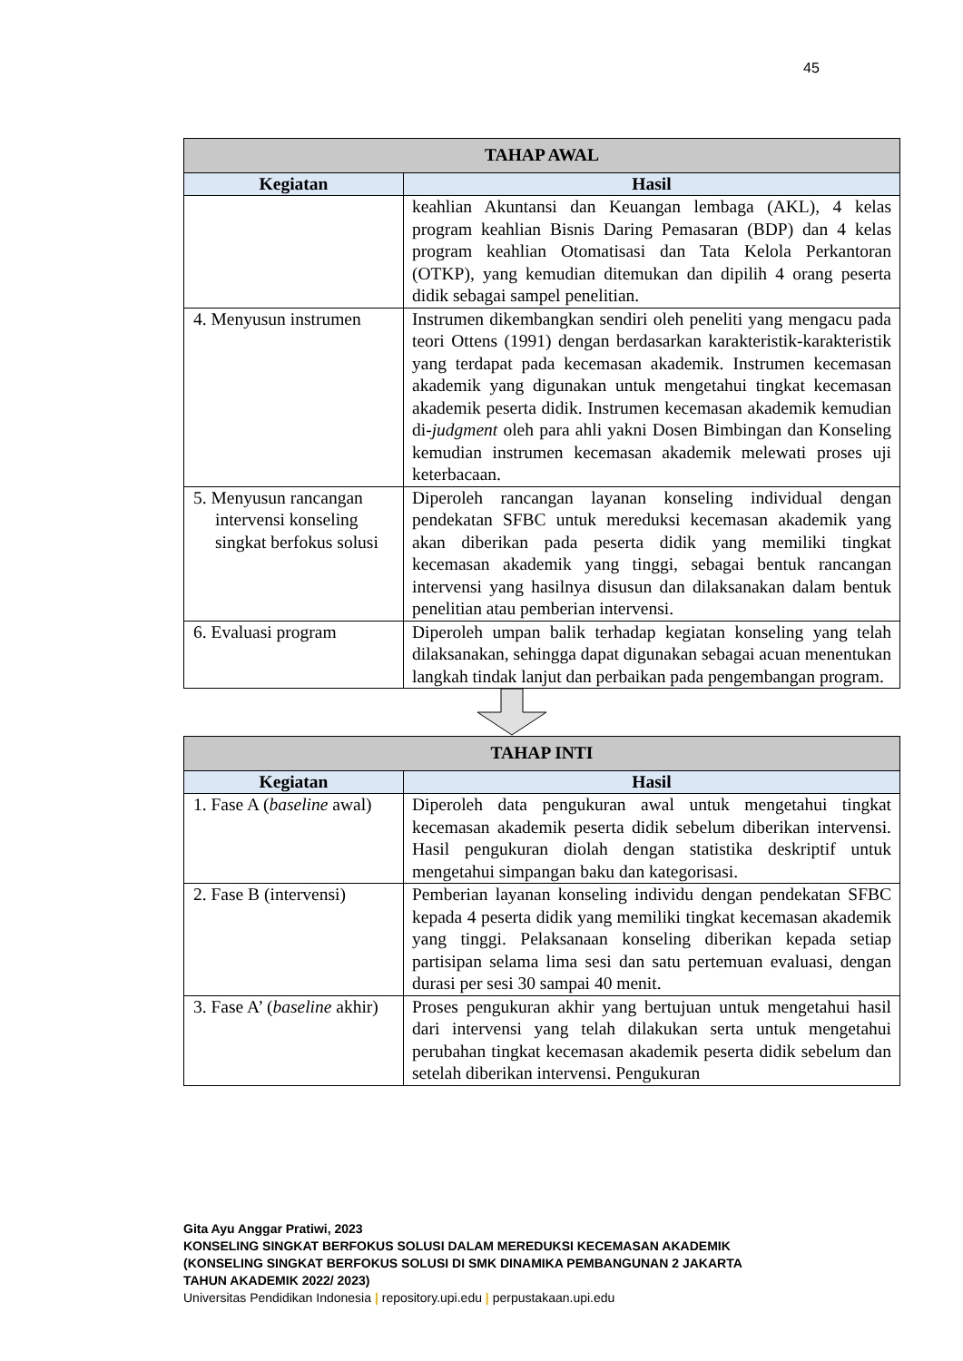45
| TAHAP AWAL | |
| --- | --- |
| Kegiatan | Hasil |
| | keahlian Akuntansi dan Keuangan lembaga (AKL), 4 kelas program keahlian Bisnis Daring Pemasaran (BDP) dan 4 kelas program keahlian Otomatisasi dan Tata Kelola Perkantoran (OTKP), yang kemudian ditemukan dan dipilih 4 orang peserta didik sebagai sampel penelitian. |
| 4. Menyusun instrumen | Instrumen dikembangkan sendiri oleh peneliti yang mengacu pada teori Ottens (1991) dengan berdasarkan karakteristik-karakteristik yang terdapat pada kecemasan akademik. Instrumen kecemasan akademik yang digunakan untuk mengetahui tingkat kecemasan akademik peserta didik. Instrumen kecemasan akademik kemudian di- judgment oleh para ahli yakni Dosen Bimbingan dan Konseling kemudian instrumen kecemasan akademik melewati proses uji keterbacaan. |
| 5. Menyusun rancangan intervensi konseling singkat berfokus solusi | Diperoleh rancangan layanan konseling individual dengan pendekatan SFBC untuk mereduksi kecemasan akademik yang akan diberikan pada peserta didik yang memiliki tingkat kecemasan akademik yang tinggi, sebagai bentuk rancangan intervensi yang hasilnya disusun dan dilaksanakan dalam bentuk penelitian atau pemberian intervensi. |
| 6. Evaluasi program | Diperoleh umpan balik terhadap kegiatan konseling yang telah dilaksanakan, sehingga dapat digunakan sebagai acuan menentukan langkah tindak lanjut dan perbaikan pada pengembangan program. |
| TAHAP INTI | |
| --- | --- |
| Kegiatan | Hasil |
| 1. Fase A ( baseline awal) | Diperoleh data pengukuran awal untuk mengetahui tingkat kecemasan akademik peserta didik sebelum diberikan intervensi. Hasil pengukuran diolah dengan statistika deskriptif untuk mengetahui simpangan baku dan kategorisasi. |
| 2. Fase B (intervensi) | Pemberian layanan konseling individu dengan pendekatan SFBC kepada 4 peserta didik yang memiliki tingkat kecemasan akademik yang tinggi. Pelaksanaan konseling diberikan kepada setiap partisipan selama lima sesi dan satu pertemuan evaluasi, dengan durasi per sesi 30 sampai 40 menit. |
| 3. Fase A’ ( baseline akhir) | Proses pengukuran akhir yang bertujuan untuk mengetahui hasil dari intervensi yang telah dilakukan serta untuk mengetahui perubahan tingkat kecemasan akademik peserta didik sebelum dan setelah diberikan intervensi. Pengukuran |
Gita Ayu Anggar Pratiwi, 2023
KONSELING SINGKAT BERFOKUS SOLUSI DALAM MEREDUKSI KECEMASAN AKADEMIK
(KONSELING SINGKAT BERFOKUS SOLUSI DI SMK DINAMIKA PEMBANGUNAN 2 JAKARTA
TAHUN AKADEMIK 2022/ 2023)
Universitas Pendidikan Indonesia | repository.upi.edu | perpustakaan.upi.edu